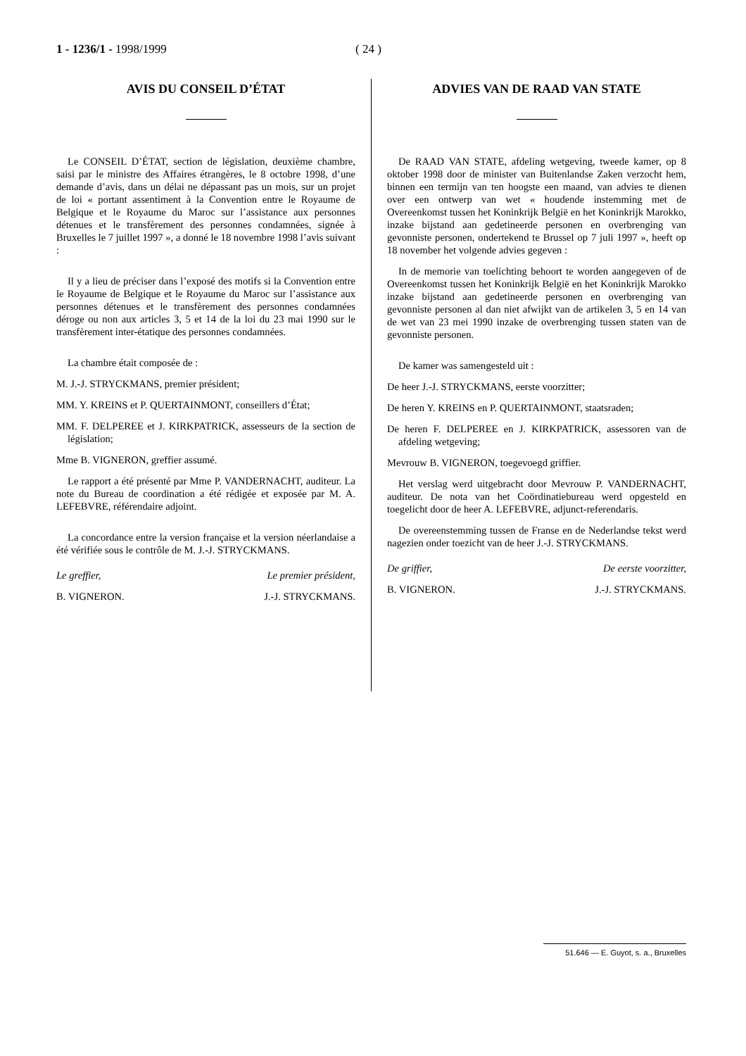1 - 1236/1 - 1998/1999 ( 24 )
AVIS DU CONSEIL D’ÉTAT
Le CONSEIL D’ÉTAT, section de législation, deuxième chambre, saisi par le ministre des Affaires étrangères, le 8 octobre 1998, d’une demande d’avis, dans un délai ne dépassant pas un mois, sur un projet de loi « portant assentiment à la Convention entre le Royaume de Belgique et le Royaume du Maroc sur l’assistance aux personnes détenues et le transfèrement des personnes condamnées, signée à Bruxelles le 7 juillet 1997 », a donné le 18 novembre 1998 l’avis suivant :
Il y a lieu de préciser dans l’exposé des motifs si la Convention entre le Royaume de Belgique et le Royaume du Maroc sur l’assistance aux personnes détenues et le transfèrement des personnes condamnées déroge ou non aux articles 3, 5 et 14 de la loi du 23 mai 1990 sur le transfèrement inter-étatique des personnes condamnées.
La chambre était composée de :
M. J.-J. STRYCKMANS, premier président;
MM. Y. KREINS et P. QUERTAINMONT, conseillers d’État;
MM. F. DELPEREE et J. KIRKPATRICK, assesseurs de la section de législation;
Mme B. VIGNERON, greffier assumé.
Le rapport a été présenté par Mme P. VANDERNACHT, auditeur. La note du Bureau de coordination a été rédigée et exposée par M. A. LEFEBVRE, référendaire adjoint.
La concordance entre la version française et la version néerlandaise a été vérifiée sous le contrôle de M. J.-J. STRYCKMANS.
Le greffier, Le premier président,
B. VIGNERON. J.-J. STRYCKMANS.
ADVIES VAN DE RAAD VAN STATE
De RAAD VAN STATE, afdeling wetgeving, tweede kamer, op 8 oktober 1998 door de minister van Buitenlandse Zaken verzocht hem, binnen een termijn van ten hoogste een maand, van advies te dienen over een ontwerp van wet « houdende instemming met de Overeenkomst tussen het Koninkrijk België en het Koninkrijk Marokko, inzake bijstand aan gedetineerde personen en overbrenging van gevonniste personen, ondertekend te Brussel op 7 juli 1997 », heeft op 18 november het volgende advies gegeven :
In de memorie van toelichting behoort te worden aangegeven of de Overeenkomst tussen het Koninkrijk België en het Koninkrijk Marokko inzake bijstand aan gedetineerde personen en overbrenging van gevonniste personen al dan niet afwijkt van de artikelen 3, 5 en 14 van de wet van 23 mei 1990 inzake de overbrenging tussen staten van de gevonniste personen.
De kamer was samengesteld uit :
De heer J.-J. STRYCKMANS, eerste voorzitter;
De heren Y. KREINS en P. QUERTAINMONT, staatsraden;
De heren F. DELPEREE en J. KIRKPATRICK, assessoren van de afdeling wetgeving;
Mevrouw B. VIGNERON, toegevoegd griffier.
Het verslag werd uitgebracht door Mevrouw P. VANDERNACHT, auditeur. De nota van het Coördinatiebureau werd opgesteld en toegelicht door de heer A. LEFEBVRE, adjunct-referendaris.
De overeenstemming tussen de Franse en de Nederlandse tekst werd nagezien onder toezicht van de heer J.-J. STRYCKMANS.
De griffier, De eerste voorzitter,
B. VIGNERON. J.-J. STRYCKMANS.
51.646 — E. Guyot, s. a., Bruxelles